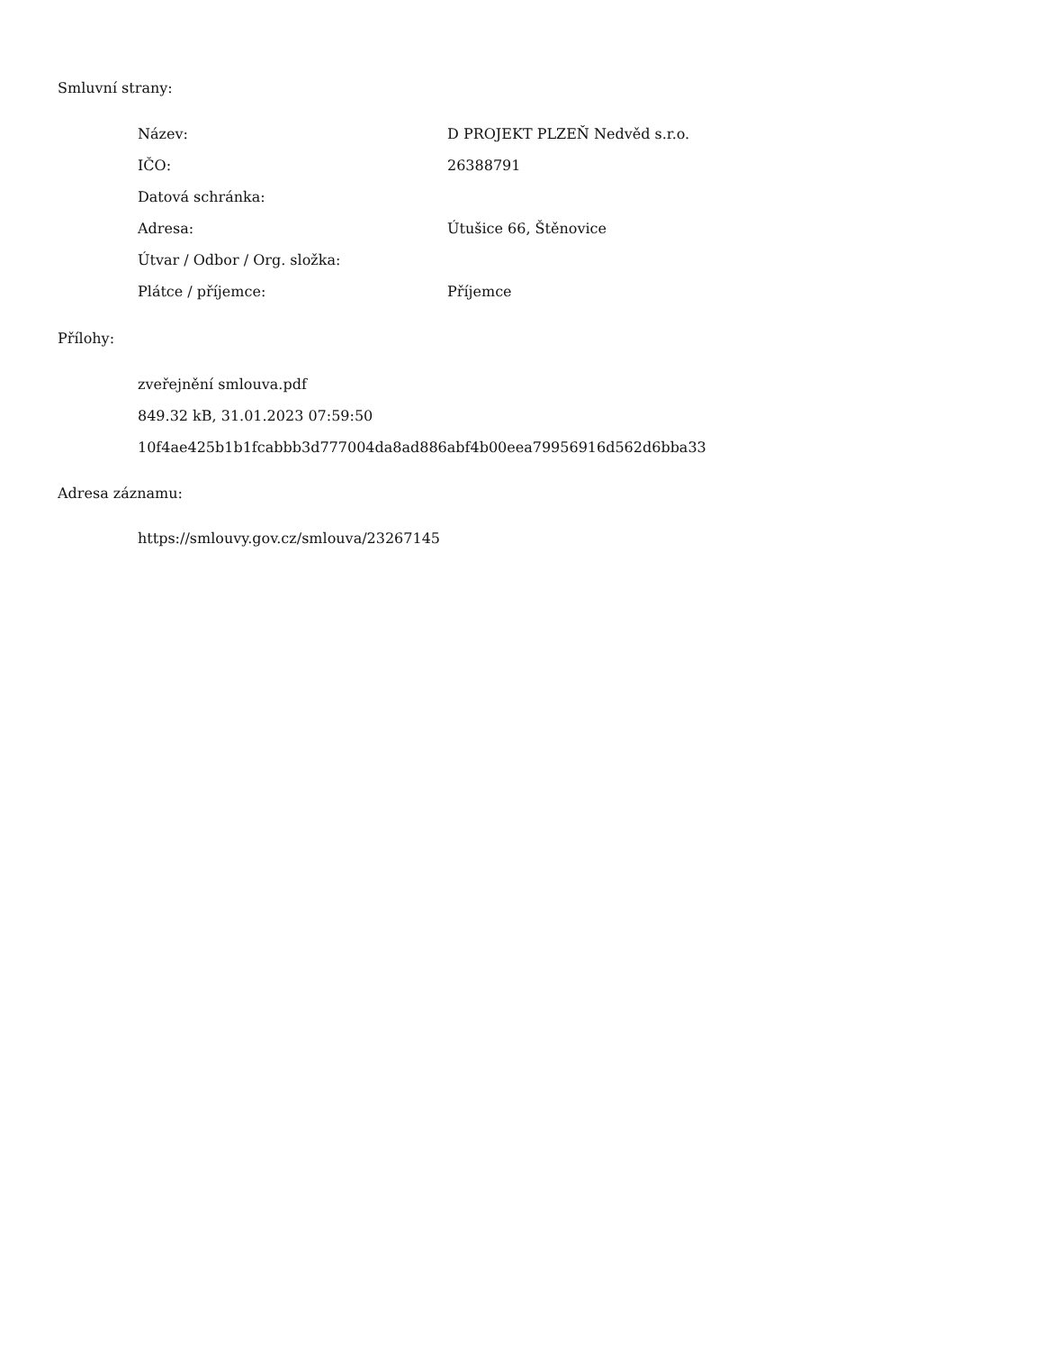Smluvní strany:
| Název: | D PROJEKT PLZEŇ Nedvěd s.r.o. |
| IČO: | 26388791 |
| Datová schránka: | |
| Adresa: | Útušice 66, Štěnovice |
| Útvar / Odbor / Org. složka: | |
| Plátce / příjemce: | Příjemce |
Přílohy:
zveřejnění smlouva.pdf
849.32 kB, 31.01.2023 07:59:50
10f4ae425b1b1fcabbb3d777004da8ad886abf4b00eea79956916d562d6bba33
Adresa záznamu:
https://smlouvy.gov.cz/smlouva/23267145